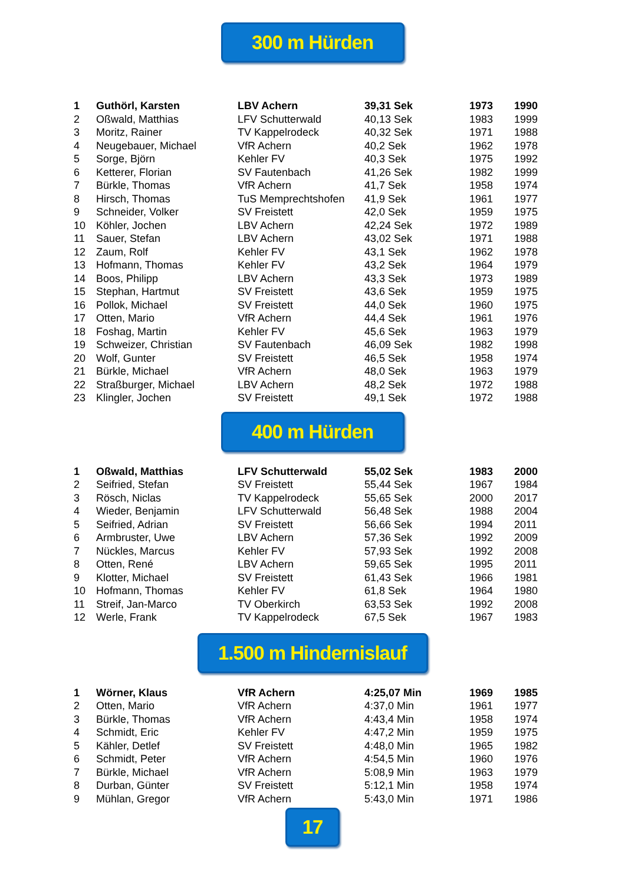300 m Hürden
| 1 | Guthörl, Karsten | LBV Achern | 39,31 Sek | 1973 | 1990 |
| 2 | Oßwald, Matthias | LFV Schutterwald | 40,13 Sek | 1983 | 1999 |
| 3 | Moritz, Rainer | TV Kappelrodeck | 40,32 Sek | 1971 | 1988 |
| 4 | Neugebauer, Michael | VfR Achern | 40,2 Sek | 1962 | 1978 |
| 5 | Sorge, Björn | Kehler FV | 40,3 Sek | 1975 | 1992 |
| 6 | Ketterer, Florian | SV Fautenbach | 41,26 Sek | 1982 | 1999 |
| 7 | Bürkle, Thomas | VfR Achern | 41,7 Sek | 1958 | 1974 |
| 8 | Hirsch, Thomas | TuS Memprechtshofen | 41,9 Sek | 1961 | 1977 |
| 9 | Schneider, Volker | SV Freistett | 42,0 Sek | 1959 | 1975 |
| 10 | Köhler, Jochen | LBV Achern | 42,24 Sek | 1972 | 1989 |
| 11 | Sauer, Stefan | LBV Achern | 43,02 Sek | 1971 | 1988 |
| 12 | Zaum, Rolf | Kehler FV | 43,1 Sek | 1962 | 1978 |
| 13 | Hofmann, Thomas | Kehler FV | 43,2 Sek | 1964 | 1979 |
| 14 | Boos, Philipp | LBV Achern | 43,3 Sek | 1973 | 1989 |
| 15 | Stephan, Hartmut | SV Freistett | 43,6 Sek | 1959 | 1975 |
| 16 | Pollok, Michael | SV Freistett | 44,0 Sek | 1960 | 1975 |
| 17 | Otten, Mario | VfR Achern | 44,4 Sek | 1961 | 1976 |
| 18 | Foshag, Martin | Kehler FV | 45,6 Sek | 1963 | 1979 |
| 19 | Schweizer, Christian | SV Fautenbach | 46,09 Sek | 1982 | 1998 |
| 20 | Wolf, Gunter | SV Freistett | 46,5 Sek | 1958 | 1974 |
| 21 | Bürkle, Michael | VfR Achern | 48,0 Sek | 1963 | 1979 |
| 22 | Straßburger, Michael | LBV Achern | 48,2 Sek | 1972 | 1988 |
| 23 | Klingler, Jochen | SV Freistett | 49,1 Sek | 1972 | 1988 |
400 m Hürden
| 1 | Oßwald, Matthias | LFV Schutterwald | 55,02 Sek | 1983 | 2000 |
| 2 | Seifried, Stefan | SV Freistett | 55,44 Sek | 1967 | 1984 |
| 3 | Rösch, Niclas | TV Kappelrodeck | 55,65 Sek | 2000 | 2017 |
| 4 | Wieder, Benjamin | LFV Schutterwald | 56,48 Sek | 1988 | 2004 |
| 5 | Seifried, Adrian | SV Freistett | 56,66 Sek | 1994 | 2011 |
| 6 | Armbruster, Uwe | LBV Achern | 57,36 Sek | 1992 | 2009 |
| 7 | Nückles, Marcus | Kehler FV | 57,93 Sek | 1992 | 2008 |
| 8 | Otten, René | LBV Achern | 59,65 Sek | 1995 | 2011 |
| 9 | Klotter, Michael | SV Freistett | 61,43 Sek | 1966 | 1981 |
| 10 | Hofmann, Thomas | Kehler FV | 61,8 Sek | 1964 | 1980 |
| 11 | Streif, Jan-Marco | TV Oberkirch | 63,53 Sek | 1992 | 2008 |
| 12 | Werle, Frank | TV Kappelrodeck | 67,5 Sek | 1967 | 1983 |
1.500 m Hindernislauf
| 1 | Wörner, Klaus | VfR Achern | 4:25,07 Min | 1969 | 1985 |
| 2 | Otten, Mario | VfR Achern | 4:37,0 Min | 1961 | 1977 |
| 3 | Bürkle, Thomas | VfR Achern | 4:43,4 Min | 1958 | 1974 |
| 4 | Schmidt, Eric | Kehler FV | 4:47,2 Min | 1959 | 1975 |
| 5 | Kähler, Detlef | SV Freistett | 4:48,0 Min | 1965 | 1982 |
| 6 | Schmidt, Peter | VfR Achern | 4:54,5 Min | 1960 | 1976 |
| 7 | Bürkle, Michael | VfR Achern | 5:08,9 Min | 1963 | 1979 |
| 8 | Durban, Günter | SV Freistett | 5:12,1 Min | 1958 | 1974 |
| 9 | Mühlan, Gregor | VfR Achern | 5:43,0 Min | 1971 | 1986 |
17